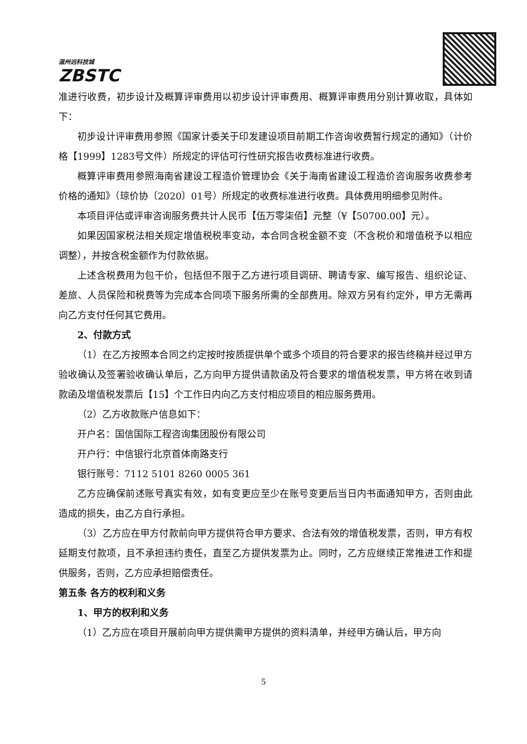温州远科技城
ZBSTC
准进行收费，初步设计及概算评审费用以初步设计评审费用、概算评审费用分别计算收取，具体如下：
初步设计评审费用参照《国家计委关于印发建设项目前期工作咨询收费暂行规定的通知》（计价格【1999】1283号文件）所规定的评估可行性研究报告收费标准进行收费。
概算评审费用参照海南省建设工程造价管理协会《关于海南省建设工程造价咨询服务收费参考价格的通知》（琼价协〔2020〕01号）所规定的收费标准进行收费。具体费用明细参见附件。
本项目评估或评审咨询服务费共计人民币【伍万零柒佰】元整（¥【50700.00】元）。
如果因国家税法相关规定增值税税率变动，本合同含税金额不变（不含税价和增值税予以相应调整），并按含税金额作为付款依据。
上述含税费用为包干价，包括但不限于乙方进行项目调研、聘请专家、编写报告、组织论证、差旅、人员保险和税费等为完成本合同项下服务所需的全部费用。除双方另有约定外，甲方无需再向乙方支付任何其它费用。
2、付款方式
（1）在乙方按照本合同之约定按时按质提供单个或多个项目的符合要求的报告终稿并经过甲方验收确认及签署验收确认单后，乙方向甲方提供请款函及符合要求的增值税发票，甲方将在收到请款函及增值税发票后【15】个工作日内向乙方支付相应项目的相应服务费用。
（2）乙方收款账户信息如下：
开户名：国信国际工程咨询集团股份有限公司
开户行：中信银行北京首体南路支行
银行账号：7112 5101 8260 0005 361
乙方应确保前述账号真实有效，如有变更应至少在账号变更后当日内书面通知甲方，否则由此造成的损失，由乙方自行承担。
（3）乙方应在甲方付款前向甲方提供符合甲方要求、合法有效的增值税发票，否则，甲方有权延期支付款项，且不承担违约责任，直至乙方提供发票为止。同时，乙方应继续正常推进工作和提供服务，否则，乙方应承担赔偿责任。
第五条 各方的权利和义务
1、甲方的权利和义务
（1）乙方应在项目开展前向甲方提供需甲方提供的资料清单，并经甲方确认后，甲方向
5